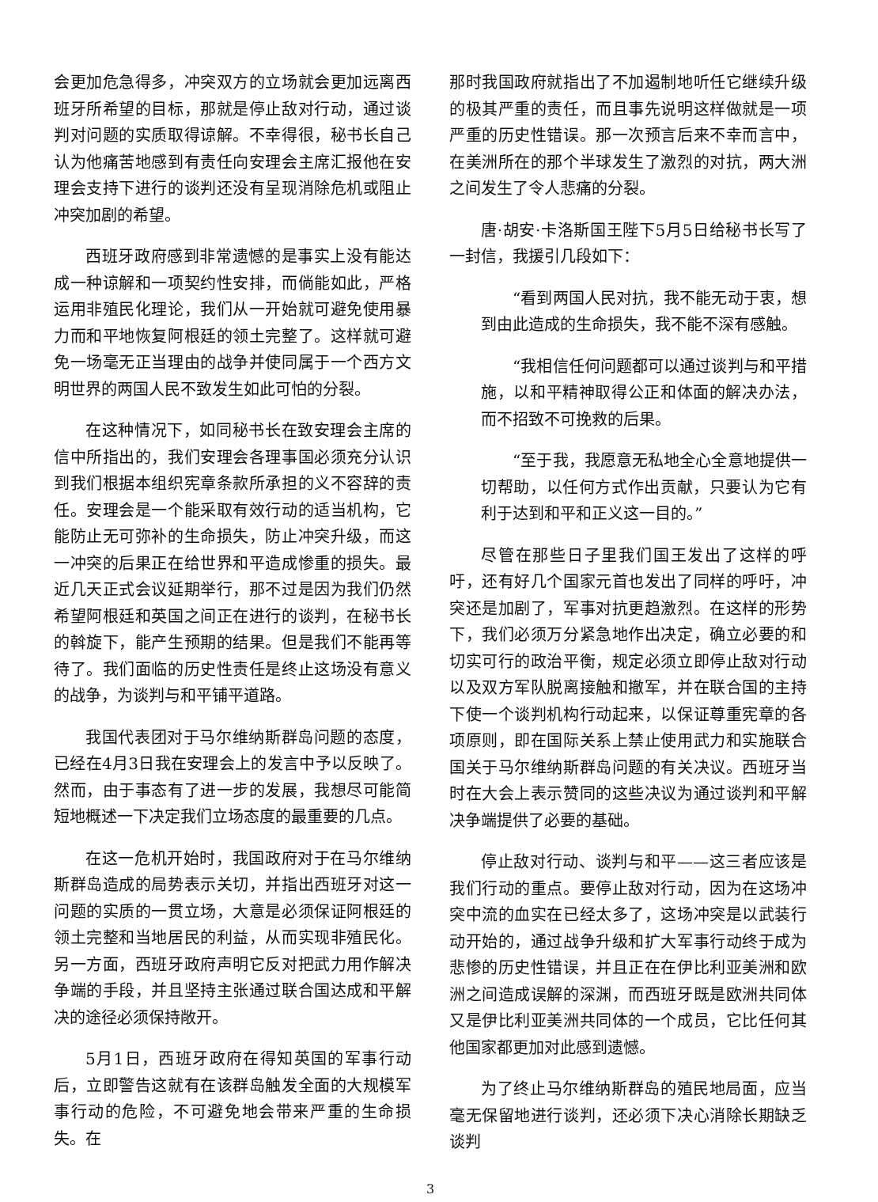会更加危急得多，冲突双方的立场就会更加远离西班牙所希望的目标，那就是停止敌对行动，通过谈判对问题的实质取得谅解。不幸得很，秘书长自己认为他痛苦地感到有责任向安理会主席汇报他在安理会支持下进行的谈判还没有呈现消除危机或阻止冲突加剧的希望。
西班牙政府感到非常遗憾的是事实上没有能达成一种谅解和一项契约性安排，而倘能如此，严格运用非殖民化理论，我们从一开始就可避免使用暴力而和平地恢复阿根廷的领土完整了。这样就可避免一场毫无正当理由的战争并使同属于一个西方文明世界的两国人民不致发生如此可怕的分裂。
在这种情况下，如同秘书长在致安理会主席的信中所指出的，我们安理会各理事国必须充分认识到我们根据本组织宪章条款所承担的义不容辞的责任。安理会是一个能采取有效行动的适当机构，它能防止无可弥补的生命损失，防止冲突升级，而这一冲突的后果正在给世界和平造成惨重的损失。最近几天正式会议延期举行，那不过是因为我们仍然希望阿根廷和英国之间正在进行的谈判，在秘书长的斡旋下，能产生预期的结果。但是我们不能再等待了。我们面临的历史性责任是终止这场没有意义的战争，为谈判与和平铺平道路。
我国代表团对于马尔维纳斯群岛问题的态度，已经在4月3日我在安理会上的发言中予以反映了。然而，由于事态有了进一步的发展，我想尽可能简短地概述一下决定我们立场态度的最重要的几点。
在这一危机开始时，我国政府对于在马尔维纳斯群岛造成的局势表示关切，并指出西班牙对这一问题的实质的一贯立场，大意是必须保证阿根廷的领土完整和当地居民的利益，从而实现非殖民化。另一方面，西班牙政府声明它反对把武力用作解决争端的手段，并且坚持主张通过联合国达成和平解决的途径必须保持敞开。
5月1日，西班牙政府在得知英国的军事行动后，立即警告这就有在该群岛触发全面的大规模军事行动的危险，不可避免地会带来严重的生命损失。在
那时我国政府就指出了不加遏制地听任它继续升级的极其严重的责任，而且事先说明这样做就是一项严重的历史性错误。那一次预言后来不幸而言中，在美洲所在的那个半球发生了激烈的对抗，两大洲之间发生了令人悲痛的分裂。
唐·胡安·卡洛斯国王陛下5月5日给秘书长写了一封信，我援引几段如下：
“看到两国人民对抗，我不能无动于衷，想到由此造成的生命损失，我不能不深有感触。
“我相信任何问题都可以通过谈判与和平措施，以和平精神取得公正和体面的解决办法，而不招致不可挽救的后果。
“至于我，我愿意无私地全心全意地提供一切帮助，以任何方式作出贡献，只要认为它有利于达到和平和正义这一目的。”
尽管在那些日子里我们国王发出了这样的呼吁，还有好几个国家元首也发出了同样的呼吁，冲突还是加剧了，军事对抗更趋激烈。在这样的形势下，我们必须万分紧急地作出决定，确立必要的和切实可行的政治平衡，规定必须立即停止敌对行动以及双方军队脱离接触和撤军，并在联合国的主持下使一个谈判机构行动起来，以保证尊重宪章的各项原则，即在国际关系上禁止使用武力和实施联合国关于马尔维纳斯群岛问题的有关决议。西班牙当时在大会上表示赞同的这些决议为通过谈判和平解决争端提供了必要的基础。
停止敌对行动、谈判与和平——这三者应该是我们行动的重点。要停止敌对行动，因为在这场冲突中流的血实在已经太多了，这场冲突是以武装行动开始的，通过战争升级和扩大军事行动终于成为悲惨的历史性错误，并且正在在伊比利亚美洲和欧洲之间造成误解的深渊，而西班牙既是欧洲共同体又是伊比利亚美洲共同体的一个成员，它比任何其他国家都更加对此感到遗憾。
为了终止马尔维纳斯群岛的殖民地局面，应当毫无保留地进行谈判，还必须下决心消除长期缺乏谈判
3